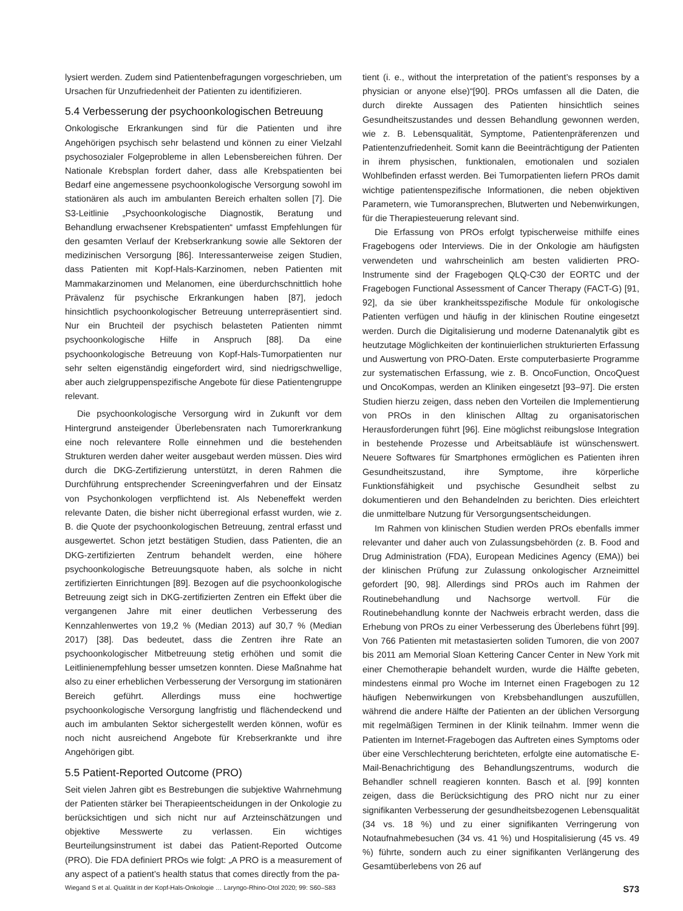lysiert werden. Zudem sind Patientenbefragungen vorgeschrieben, um Ursachen für Unzufriedenheit der Patienten zu identifizieren.
5.4 Verbesserung der psychoonkologischen Betreuung
Onkologische Erkrankungen sind für die Patienten und ihre Angehörigen psychisch sehr belastend und können zu einer Vielzahl psychosozialer Folgeprobleme in allen Lebensbereichen führen. Der Nationale Krebsplan fordert daher, dass alle Krebspatienten bei Bedarf eine angemessene psychoonkologische Versorgung sowohl im stationären als auch im ambulanten Bereich erhalten sollen [7]. Die S3-Leitlinie „Psychoonkologische Diagnostik, Beratung und Behandlung erwachsener Krebspatienten“ umfasst Empfehlungen für den gesamten Verlauf der Krebserkrankung sowie alle Sektoren der medizinischen Versorgung [86]. Interessanterweise zeigen Studien, dass Patienten mit Kopf-Hals-Karzinomen, neben Patienten mit Mammakarzinomen und Melanomen, eine überdurchschnittlich hohe Prävalenz für psychische Erkrankungen haben [87], jedoch hinsichtlich psychoonkologischer Betreuung unterrepräsentiert sind. Nur ein Bruchteil der psychisch belasteten Patienten nimmt psychoonkologische Hilfe in Anspruch [88]. Da eine psychoonkologische Betreuung von Kopf-Hals-Tumorpatienten nur sehr selten eigenständig eingefordert wird, sind niedrigschwellige, aber auch zielgruppenspezifische Angebote für diese Patientengruppe relevant.
Die psychoonkologische Versorgung wird in Zukunft vor dem Hintergrund ansteigender Überlebensraten nach Tumorerkrankung eine noch relevantere Rolle einnehmen und die bestehenden Strukturen werden daher weiter ausgebaut werden müssen. Dies wird durch die DKG-Zertifizierung unterstützt, in deren Rahmen die Durchführung entsprechender Screeningverfahren und der Einsatz von Psychonkologen verpflichtend ist. Als Nebeneffekt werden relevante Daten, die bisher nicht überregional erfasst wurden, wie z. B. die Quote der psychoonkologischen Betreuung, zentral erfasst und ausgewertet. Schon jetzt bestätigen Studien, dass Patienten, die an DKG-zertifizierten Zentrum behandelt werden, eine höhere psychoonkologische Betreuungsquote haben, als solche in nicht zertifizierten Einrichtungen [89]. Bezogen auf die psychoonkologische Betreuung zeigt sich in DKG-zertifizierten Zentren ein Effekt über die vergangenen Jahre mit einer deutlichen Verbesserung des Kennzahlenwertes von 19,2 % (Median 2013) auf 30,7 % (Median 2017) [38]. Das bedeutet, dass die Zentren ihre Rate an psychoonkologischer Mitbetreuung stetig erhöhen und somit die Leitlinienempfehlung besser umsetzen konnten. Diese Maßnahme hat also zu einer erheblichen Verbesserung der Versorgung im stationären Bereich geführt. Allerdings muss eine hochwertige psychoonkologische Versorgung langfristig und flächendeckend und auch im ambulanten Sektor sichergestellt werden können, wofür es noch nicht ausreichend Angebote für Krebserkrankte und ihre Angehörigen gibt.
5.5 Patient-Reported Outcome (PRO)
Seit vielen Jahren gibt es Bestrebungen die subjektive Wahrnehmung der Patienten stärker bei Therapieentscheidungen in der Onkologie zu berücksichtigen und sich nicht nur auf Arzteinschätzungen und objektive Messwerte zu verlassen. Ein wichtiges Beurteilungsinstrument ist dabei das Patient-Reported Outcome (PRO). Die FDA definiert PROs wie folgt: „A PRO is a measurement of any aspect of a patient’s health status that comes directly from the pa-
tient (i. e., without the interpretation of the patient’s responses by a physician or anyone else)“[90]. PROs umfassen all die Daten, die durch direkte Aussagen des Patienten hinsichtlich seines Gesundheitszustandes und dessen Behandlung gewonnen werden, wie z. B. Lebensqualität, Symptome, Patientenpräferenzen und Patientenzufriedenheit. Somit kann die Beeinträchtigung der Patienten in ihrem physischen, funktionalen, emotionalen und sozialen Wohlbefinden erfasst werden. Bei Tumorpatienten liefern PROs damit wichtige patientenspezifische Informationen, die neben objektiven Parametern, wie Tumoransprechen, Blutwerten und Nebenwirkungen, für die Therapiesteuerung relevant sind.
Die Erfassung von PROs erfolgt typischerweise mithilfe eines Fragebogens oder Interviews. Die in der Onkologie am häufigsten verwendeten und wahrscheinlich am besten validierten PRO-Instrumente sind der Fragebogen QLQ-C30 der EORTC und der Fragebogen Functional Assessment of Cancer Therapy (FACT-G) [91, 92], da sie über krankheitsspezifische Module für onkologische Patienten verfügen und häufig in der klinischen Routine eingesetzt werden. Durch die Digitalisierung und moderne Datenanalytik gibt es heutzutage Möglichkeiten der kontinuierlichen strukturierten Erfassung und Auswertung von PRO-Daten. Erste computerbasierte Programme zur systematischen Erfassung, wie z. B. OncoFunction, OncoQuest und OncoKompas, werden an Kliniken eingesetzt [93–97]. Die ersten Studien hierzu zeigen, dass neben den Vorteilen die Implementierung von PROs in den klinischen Alltag zu organisatorischen Herausforderungen führt [96]. Eine möglichst reibungslose Integration in bestehende Prozesse und Arbeitsabläufe ist wünschenswert. Neuere Softwares für Smartphones ermöglichen es Patienten ihren Gesundheitszustand, ihre Symptome, ihre körperliche Funktionsfähigkeit und psychische Gesundheit selbst zu dokumentieren und den Behandelnden zu berichten. Dies erleichtert die unmittelbare Nutzung für Versorgungsentscheidungen.
Im Rahmen von klinischen Studien werden PROs ebenfalls immer relevanter und daher auch von Zulassungsbehörden (z. B. Food and Drug Administration (FDA), European Medicines Agency (EMA)) bei der klinischen Prüfung zur Zulassung onkologischer Arzneimittel gefordert [90, 98]. Allerdings sind PROs auch im Rahmen der Routinebehandlung und Nachsorge wertvoll. Für die Routinebehandlung konnte der Nachweis erbracht werden, dass die Erhebung von PROs zu einer Verbesserung des Überlebens führt [99]. Von 766 Patienten mit metastasierten soliden Tumoren, die von 2007 bis 2011 am Memorial Sloan Kettering Cancer Center in New York mit einer Chemotherapie behandelt wurden, wurde die Hälfte gebeten, mindestens einmal pro Woche im Internet einen Fragebogen zu 12 häufigen Nebenwirkungen von Krebsbehandlungen auszufüllen, während die andere Hälfte der Patienten an der üblichen Versorgung mit regelmäßigen Terminen in der Klinik teilnahm. Immer wenn die Patienten im Internet-Fragebogen das Auftreten eines Symptoms oder über eine Verschlechterung berichteten, erfolgte eine automatische E-Mail-Benachrichtigung des Behandlungszentrums, wodurch die Behandler schnell reagieren konnten. Basch et al. [99] konnten zeigen, dass die Berücksichtigung des PRO nicht nur zu einer signifikanten Verbesserung der gesundheitsbezogenen Lebensqualität (34 vs. 18 %) und zu einer signifikanten Verringerung von Notaufnahmebesuchen (34 vs. 41 %) und Hospitalisierung (45 vs. 49 %) führte, sondern auch zu einer signifikanten Verlängerung des Gesamtüberlebens von 26 auf
Wiegand S et al. Qualität in der Kopf-Hals-Onkologie … Laryngo-Rhino-Otol 2020; 99: S60–S83 S73